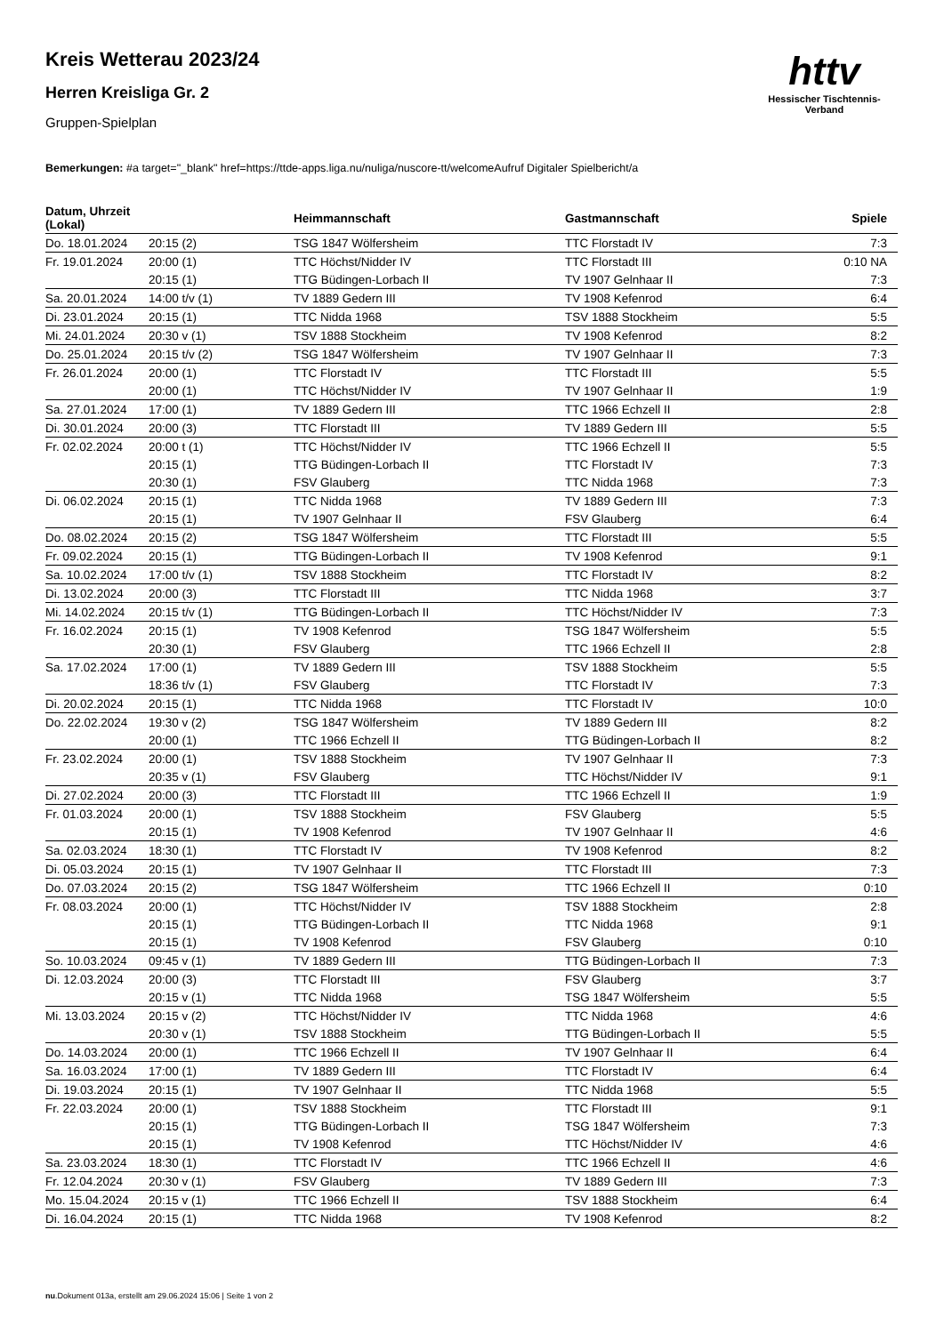Kreis Wetterau 2023/24
Herren Kreisliga Gr. 2
Gruppen-Spielplan
httv
Hessischer Tischtennis-Verband
Bemerkungen: #a target="_blank" href=https://ttde-apps.liga.nu/nuliga/nuscore-tt/welcomeAufruf Digitaler Spielbericht/a
| Datum, Uhrzeit (Lokal) | | Heimmannschaft | Gastmannschaft | Spiele |
| --- | --- | --- | --- | --- |
| Do. 18.01.2024 | 20:15 (2) | TSG 1847 Wölfersheim | TTC Florstadt IV | 7:3 |
| Fr. 19.01.2024 | 20:00 (1) | TTC Höchst/Nidder IV | TTC Florstadt III | 0:10 NA |
| | 20:15 (1) | TTG Büdingen-Lorbach II | TV 1907 Gelnhaar II | 7:3 |
| Sa. 20.01.2024 | 14:00 t/v (1) | TV 1889 Gedern III | TV 1908 Kefenrod | 6:4 |
| Di. 23.01.2024 | 20:15 (1) | TTC Nidda 1968 | TSV 1888 Stockheim | 5:5 |
| Mi. 24.01.2024 | 20:30 v (1) | TSV 1888 Stockheim | TV 1908 Kefenrod | 8:2 |
| Do. 25.01.2024 | 20:15 t/v (2) | TSG 1847 Wölfersheim | TV 1907 Gelnhaar II | 7:3 |
| Fr. 26.01.2024 | 20:00 (1) | TTC Florstadt IV | TTC Florstadt III | 5:5 |
| | 20:00 (1) | TTC Höchst/Nidder IV | TV 1907 Gelnhaar II | 1:9 |
| Sa. 27.01.2024 | 17:00 (1) | TV 1889 Gedern III | TTC 1966 Echzell II | 2:8 |
| Di. 30.01.2024 | 20:00 (3) | TTC Florstadt III | TV 1889 Gedern III | 5:5 |
| Fr. 02.02.2024 | 20:00 t (1) | TTC Höchst/Nidder IV | TTC 1966 Echzell II | 5:5 |
| | 20:15 (1) | TTG Büdingen-Lorbach II | TTC Florstadt IV | 7:3 |
| | 20:30 (1) | FSV Glauberg | TTC Nidda 1968 | 7:3 |
| Di. 06.02.2024 | 20:15 (1) | TTC Nidda 1968 | TV 1889 Gedern III | 7:3 |
| | 20:15 (1) | TV 1907 Gelnhaar II | FSV Glauberg | 6:4 |
| Do. 08.02.2024 | 20:15 (2) | TSG 1847 Wölfersheim | TTC Florstadt III | 5:5 |
| Fr. 09.02.2024 | 20:15 (1) | TTG Büdingen-Lorbach II | TV 1908 Kefenrod | 9:1 |
| Sa. 10.02.2024 | 17:00 t/v (1) | TSV 1888 Stockheim | TTC Florstadt IV | 8:2 |
| Di. 13.02.2024 | 20:00 (3) | TTC Florstadt III | TTC Nidda 1968 | 3:7 |
| Mi. 14.02.2024 | 20:15 t/v (1) | TTG Büdingen-Lorbach II | TTC Höchst/Nidder IV | 7:3 |
| Fr. 16.02.2024 | 20:15 (1) | TV 1908 Kefenrod | TSG 1847 Wölfersheim | 5:5 |
| | 20:30 (1) | FSV Glauberg | TTC 1966 Echzell II | 2:8 |
| Sa. 17.02.2024 | 17:00 (1) | TV 1889 Gedern III | TSV 1888 Stockheim | 5:5 |
| | 18:36 t/v (1) | FSV Glauberg | TTC Florstadt IV | 7:3 |
| Di. 20.02.2024 | 20:15 (1) | TTC Nidda 1968 | TTC Florstadt IV | 10:0 |
| Do. 22.02.2024 | 19:30 v (2) | TSG 1847 Wölfersheim | TV 1889 Gedern III | 8:2 |
| | 20:00 (1) | TTC 1966 Echzell II | TTG Büdingen-Lorbach II | 8:2 |
| Fr. 23.02.2024 | 20:00 (1) | TSV 1888 Stockheim | TV 1907 Gelnhaar II | 7:3 |
| | 20:35 v (1) | FSV Glauberg | TTC Höchst/Nidder IV | 9:1 |
| Di. 27.02.2024 | 20:00 (3) | TTC Florstadt III | TTC 1966 Echzell II | 1:9 |
| Fr. 01.03.2024 | 20:00 (1) | TSV 1888 Stockheim | FSV Glauberg | 5:5 |
| | 20:15 (1) | TV 1908 Kefenrod | TV 1907 Gelnhaar II | 4:6 |
| Sa. 02.03.2024 | 18:30 (1) | TTC Florstadt IV | TV 1908 Kefenrod | 8:2 |
| Di. 05.03.2024 | 20:15 (1) | TV 1907 Gelnhaar II | TTC Florstadt III | 7:3 |
| Do. 07.03.2024 | 20:15 (2) | TSG 1847 Wölfersheim | TTC 1966 Echzell II | 0:10 |
| Fr. 08.03.2024 | 20:00 (1) | TTC Höchst/Nidder IV | TSV 1888 Stockheim | 2:8 |
| | 20:15 (1) | TTG Büdingen-Lorbach II | TTC Nidda 1968 | 9:1 |
| | 20:15 (1) | TV 1908 Kefenrod | FSV Glauberg | 0:10 |
| So. 10.03.2024 | 09:45 v (1) | TV 1889 Gedern III | TTG Büdingen-Lorbach II | 7:3 |
| Di. 12.03.2024 | 20:00 (3) | TTC Florstadt III | FSV Glauberg | 3:7 |
| | 20:15 v (1) | TTC Nidda 1968 | TSG 1847 Wölfersheim | 5:5 |
| Mi. 13.03.2024 | 20:15 v (2) | TTC Höchst/Nidder IV | TTC Nidda 1968 | 4:6 |
| | 20:30 v (1) | TSV 1888 Stockheim | TTG Büdingen-Lorbach II | 5:5 |
| Do. 14.03.2024 | 20:00 (1) | TTC 1966 Echzell II | TV 1907 Gelnhaar II | 6:4 |
| Sa. 16.03.2024 | 17:00 (1) | TV 1889 Gedern III | TTC Florstadt IV | 6:4 |
| Di. 19.03.2024 | 20:15 (1) | TV 1907 Gelnhaar II | TTC Nidda 1968 | 5:5 |
| Fr. 22.03.2024 | 20:00 (1) | TSV 1888 Stockheim | TTC Florstadt III | 9:1 |
| | 20:15 (1) | TTG Büdingen-Lorbach II | TSG 1847 Wölfersheim | 7:3 |
| | 20:15 (1) | TV 1908 Kefenrod | TTC Höchst/Nidder IV | 4:6 |
| Sa. 23.03.2024 | 18:30 (1) | TTC Florstadt IV | TTC 1966 Echzell II | 4:6 |
| Fr. 12.04.2024 | 20:30 v (1) | FSV Glauberg | TV 1889 Gedern III | 7:3 |
| Mo. 15.04.2024 | 20:15 v (1) | TTC 1966 Echzell II | TSV 1888 Stockheim | 6:4 |
| Di. 16.04.2024 | 20:15 (1) | TTC Nidda 1968 | TV 1908 Kefenrod | 8:2 |
nu.Dokument 013a, erstellt am 29.06.2024 15:06 | Seite 1 von 2